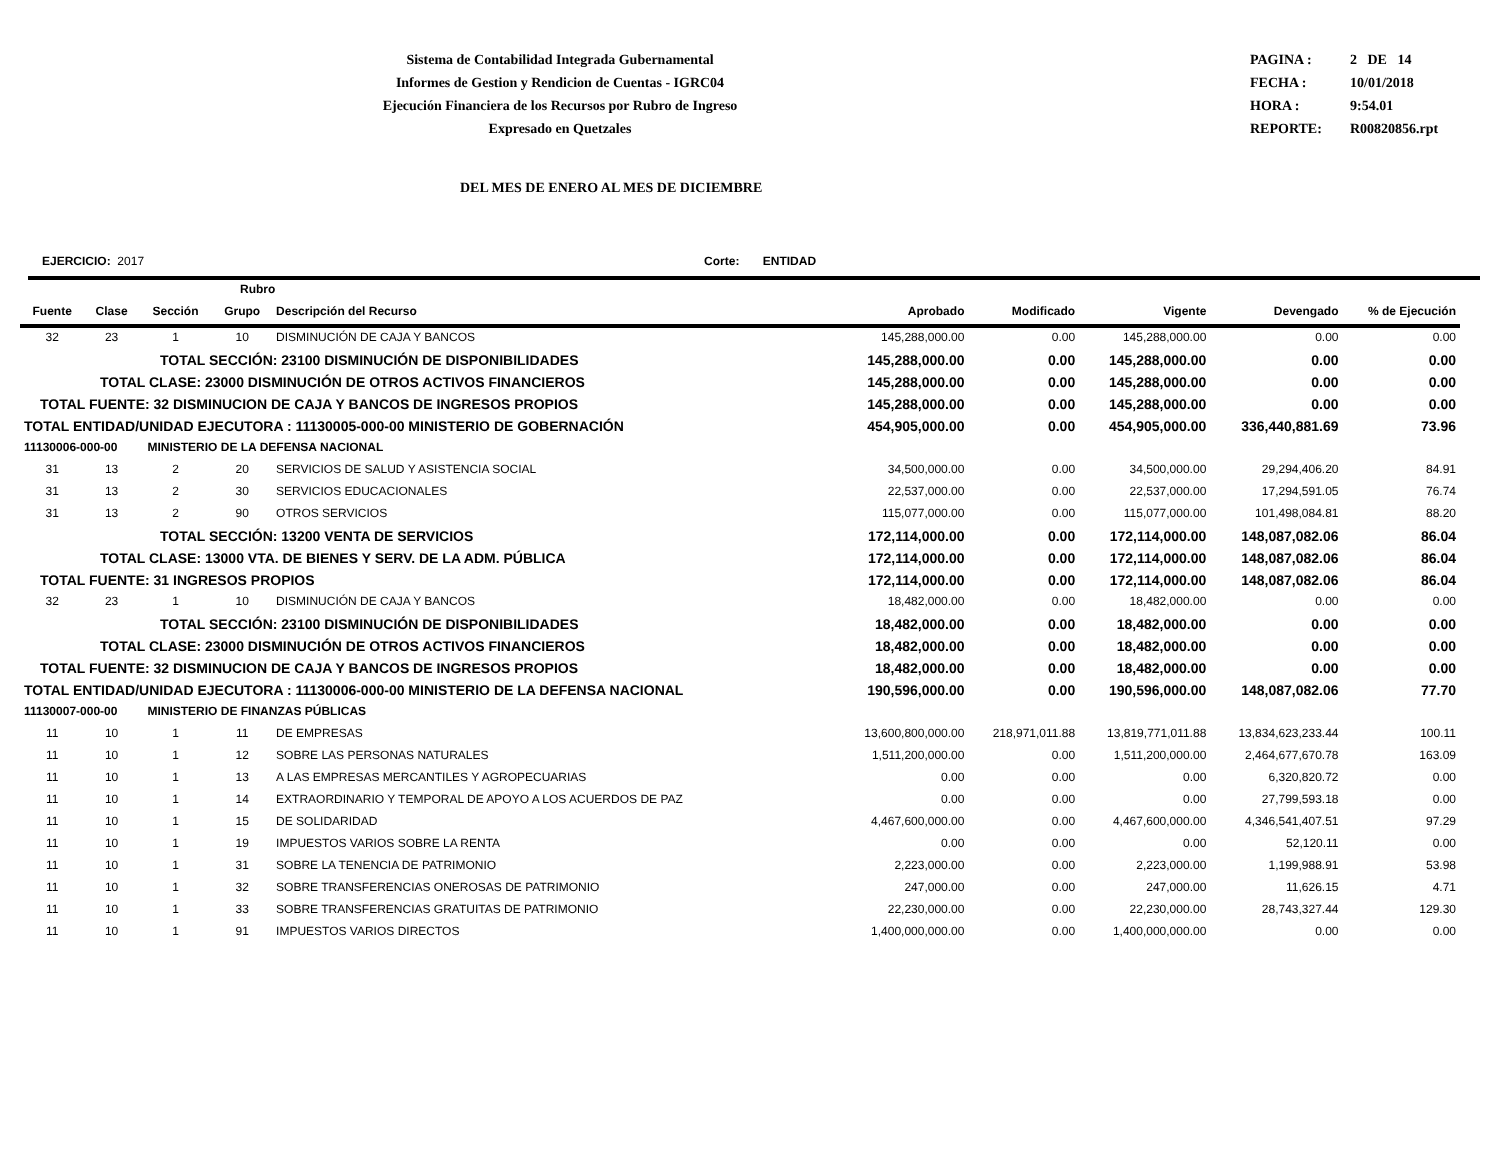Sistema de Contabilidad Integrada Gubernamental
Informes de Gestion y Rendicion de Cuentas - IGRC04
Ejecución Financiera de los Recursos por Rubro de Ingreso
Expresado en Quetzales
PAGINA : 2 DE 14
FECHA : 10/01/2018
HORA : 9:54.01
REPORTE: R00820856.rpt
DEL MES DE ENERO AL MES DE DICIEMBRE
EJERCICIO: 2017 Corte: ENTIDAD
| Rubro | | | | | | | | | |
| --- | --- | --- | --- | --- | --- | --- | --- | --- | --- |
| Fuente | Clase | Sección | Grupo | Descripción del Recurso | Aprobado | Modificado | Vigente | Devengado | % de Ejecución |
| 32 | 23 | 1 | 10 | DISMINUCIÓN DE CAJA Y BANCOS | 145,288,000.00 | 0.00 | 145,288,000.00 | 0.00 | 0.00 |
| TOTAL SECCIÓN: 23100 DISMINUCIÓN DE DISPONIBILIDADES | | | | | 145,288,000.00 | 0.00 | 145,288,000.00 | 0.00 | 0.00 |
| TOTAL CLASE: 23000 DISMINUCIÓN DE OTROS ACTIVOS FINANCIEROS | | | | | 145,288,000.00 | 0.00 | 145,288,000.00 | 0.00 | 0.00 |
| TOTAL FUENTE: 32 DISMINUCION DE CAJA Y BANCOS DE INGRESOS PROPIOS | | | | | 145,288,000.00 | 0.00 | 145,288,000.00 | 0.00 | 0.00 |
| TOTAL ENTIDAD/UNIDAD EJECUTORA : 11130005-000-00 MINISTERIO DE GOBERNACIÓN | | | | | 454,905,000.00 | 0.00 | 454,905,000.00 | 336,440,881.69 | 73.96 |
| 11130006-000-00 MINISTERIO DE LA DEFENSA NACIONAL | | | | | | | | | |
| 31 | 13 | 2 | 20 | SERVICIOS DE SALUD Y ASISTENCIA SOCIAL | 34,500,000.00 | 0.00 | 34,500,000.00 | 29,294,406.20 | 84.91 |
| 31 | 13 | 2 | 30 | SERVICIOS EDUCACIONALES | 22,537,000.00 | 0.00 | 22,537,000.00 | 17,294,591.05 | 76.74 |
| 31 | 13 | 2 | 90 | OTROS SERVICIOS | 115,077,000.00 | 0.00 | 115,077,000.00 | 101,498,084.81 | 88.20 |
| TOTAL SECCIÓN: 13200 VENTA DE SERVICIOS | | | | | 172,114,000.00 | 0.00 | 172,114,000.00 | 148,087,082.06 | 86.04 |
| TOTAL CLASE: 13000 VTA. DE BIENES Y SERV. DE LA ADM. PÚBLICA | | | | | 172,114,000.00 | 0.00 | 172,114,000.00 | 148,087,082.06 | 86.04 |
| TOTAL FUENTE: 31 INGRESOS PROPIOS | | | | | 172,114,000.00 | 0.00 | 172,114,000.00 | 148,087,082.06 | 86.04 |
| 32 | 23 | 1 | 10 | DISMINUCIÓN DE CAJA Y BANCOS | 18,482,000.00 | 0.00 | 18,482,000.00 | 0.00 | 0.00 |
| TOTAL SECCIÓN: 23100 DISMINUCIÓN DE DISPONIBILIDADES | | | | | 18,482,000.00 | 0.00 | 18,482,000.00 | 0.00 | 0.00 |
| TOTAL CLASE: 23000 DISMINUCIÓN DE OTROS ACTIVOS FINANCIEROS | | | | | 18,482,000.00 | 0.00 | 18,482,000.00 | 0.00 | 0.00 |
| TOTAL FUENTE: 32 DISMINUCION DE CAJA Y BANCOS DE INGRESOS PROPIOS | | | | | 18,482,000.00 | 0.00 | 18,482,000.00 | 0.00 | 0.00 |
| TOTAL ENTIDAD/UNIDAD EJECUTORA : 11130006-000-00 MINISTERIO DE LA DEFENSA NACIONAL | | | | | 190,596,000.00 | 0.00 | 190,596,000.00 | 148,087,082.06 | 77.70 |
| 11130007-000-00 MINISTERIO DE FINANZAS PÚBLICAS | | | | | | | | | |
| 11 | 10 | 1 | 11 | DE EMPRESAS | 13,600,800,000.00 | 218,971,011.88 | 13,819,771,011.88 | 13,834,623,233.44 | 100.11 |
| 11 | 10 | 1 | 12 | SOBRE LAS PERSONAS NATURALES | 1,511,200,000.00 | 0.00 | 1,511,200,000.00 | 2,464,677,670.78 | 163.09 |
| 11 | 10 | 1 | 13 | A LAS EMPRESAS MERCANTILES Y AGROPECUARIAS | 0.00 | 0.00 | 0.00 | 6,320,820.72 | 0.00 |
| 11 | 10 | 1 | 14 | EXTRAORDINARIO Y TEMPORAL DE APOYO A LOS ACUERDOS DE PAZ | 0.00 | 0.00 | 0.00 | 27,799,593.18 | 0.00 |
| 11 | 10 | 1 | 15 | DE SOLIDARIDAD | 4,467,600,000.00 | 0.00 | 4,467,600,000.00 | 4,346,541,407.51 | 97.29 |
| 11 | 10 | 1 | 19 | IMPUESTOS VARIOS SOBRE LA RENTA | 0.00 | 0.00 | 0.00 | 52,120.11 | 0.00 |
| 11 | 10 | 1 | 31 | SOBRE LA TENENCIA DE PATRIMONIO | 2,223,000.00 | 0.00 | 2,223,000.00 | 1,199,988.91 | 53.98 |
| 11 | 10 | 1 | 32 | SOBRE TRANSFERENCIAS ONEROSAS DE PATRIMONIO | 247,000.00 | 0.00 | 247,000.00 | 11,626.15 | 4.71 |
| 11 | 10 | 1 | 33 | SOBRE TRANSFERENCIAS GRATUITAS DE PATRIMONIO | 22,230,000.00 | 0.00 | 22,230,000.00 | 28,743,327.44 | 129.30 |
| 11 | 10 | 1 | 91 | IMPUESTOS VARIOS DIRECTOS | 1,400,000,000.00 | 0.00 | 1,400,000,000.00 | 0.00 | 0.00 |